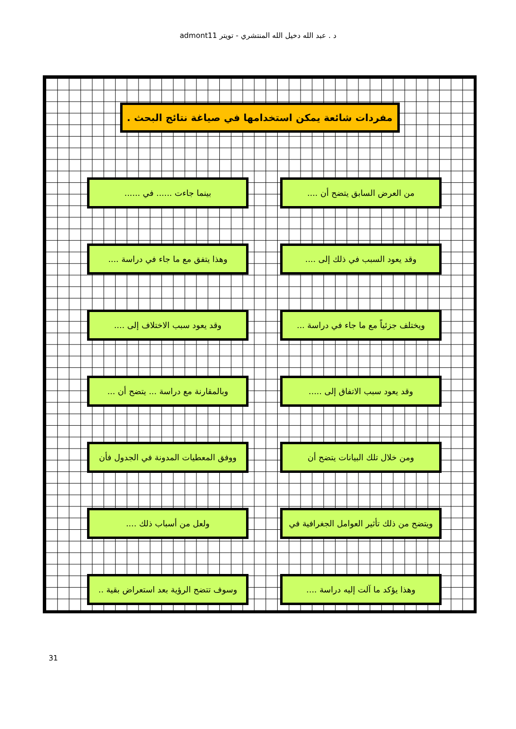د . عبد الله دخيل الله المنتشري - تويتر admont11
مفردات شائعة يمكن استخدامها في صياغة نتائج البحث .
من العرض السابق يتضح أن ....
بينما جاءت ...... في ......
وقد يعود السبب في ذلك إلى ....
وهذا يتفق مع ما جاء في دراسة ....
ويختلف جزئياً مع ما جاء في دراسة ...
وقد يعود سبب الاختلاف إلى ....
وقد يعود سبب الاتفاق إلى .....
وبالمقارنة مع دراسة ... يتضح أن ...
ومن خلال تلك البيانات يتضح أن
ووفق المعطيات المدونة في الجدول فأن
ويتضح من ذلك تأثير العوامل الجغرافية في
ولعل من أسباب ذلك ....
وهذا يؤكد ما آلت إليه دراسة ....
وسوف تتضح الرؤية بعد استعراض بقية ..
31